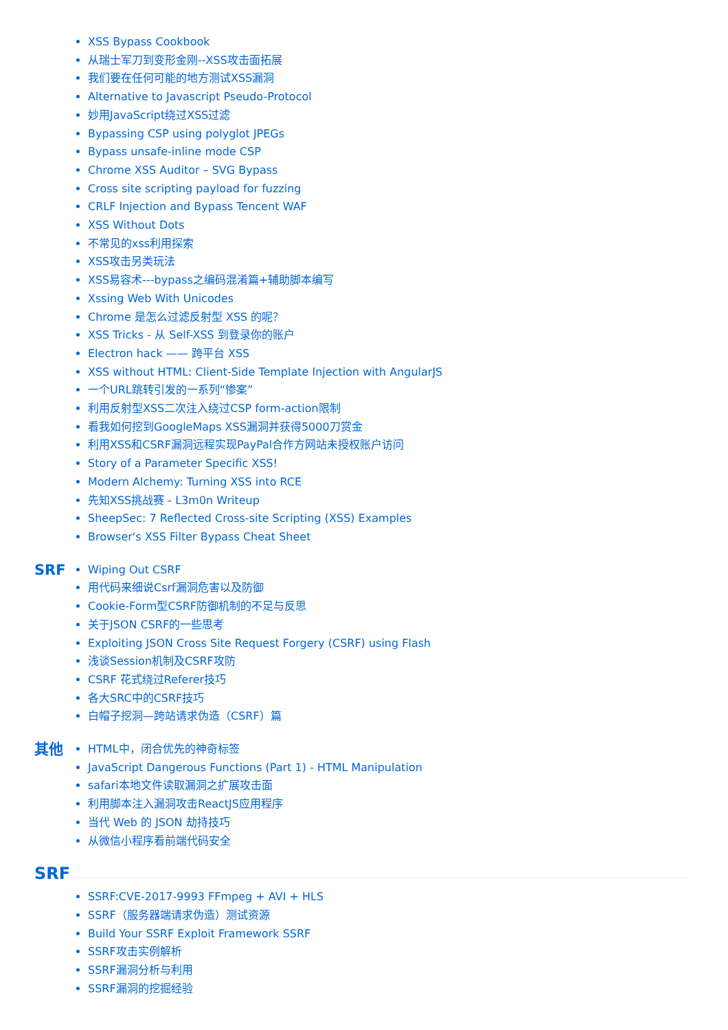XSS Bypass Cookbook
从瑞士军刀到变形金刚--XSS攻击面拓展
我们要在任何可能的地方测试XSS漏洞
Alternative to Javascript Pseudo-Protocol
妙用JavaScript绕过XSS过滤
Bypassing CSP using polyglot JPEGs
Bypass unsafe-inline mode CSP
Chrome XSS Auditor – SVG Bypass
Cross site scripting payload for fuzzing
CRLF Injection and Bypass Tencent WAF
XSS Without Dots
不常见的xss利用探索
XSS攻击另类玩法
XSS易容术---bypass之编码混淆篇+辅助脚本编写
Xssing Web With Unicodes
Chrome 是怎么过滤反射型 XSS 的呢？
XSS Tricks - 从 Self-XSS 到登录你的账户
Electron hack —— 跨平台 XSS
XSS without HTML: Client-Side Template Injection with AngularJS
一个URL跳转引发的一系列“惨案”
利用反射型XSS二次注入绕过CSP form-action限制
看我如何挖到GoogleMaps XSS漏洞并获得5000刀赏金
利用XSS和CSRF漏洞远程实现PayPal合作方网站未授权账户访问
Story of a Parameter Specific XSS!
Modern Alchemy: Turning XSS into RCE
先知XSS挑战赛 - L3m0n Writeup
SheepSec: 7 Reflected Cross-site Scripting (XSS) Examples
Browser's XSS Filter Bypass Cheat Sheet
SRF
Wiping Out CSRF
用代码来细说Csrf漏洞危害以及防御
Cookie-Form型CSRF防御机制的不足与反思
关于JSON CSRF的一些思考
Exploiting JSON Cross Site Request Forgery (CSRF) using Flash
浅谈Session机制及CSRF攻防
CSRF 花式绕过Referer技巧
各大SRC中的CSRF技巧
白帽子挖洞—跨站请求伪造（CSRF）篇
其他
HTML中，闭合优先的神奇标签
JavaScript Dangerous Functions (Part 1) - HTML Manipulation
safari本地文件读取漏洞之扩展攻击面
利用脚本注入漏洞攻击ReactJS应用程序
当代 Web 的 JSON 劫持技巧
从微信小程序看前端代码安全
SRF
SSRF:CVE-2017-9993 FFmpeg + AVI + HLS
SSRF（服务器端请求伪造）测试资源
Build Your SSRF Exploit Framework SSRF
SSRF攻击实例解析
SSRF漏洞分析与利用
SSRF漏洞的挖掘经验